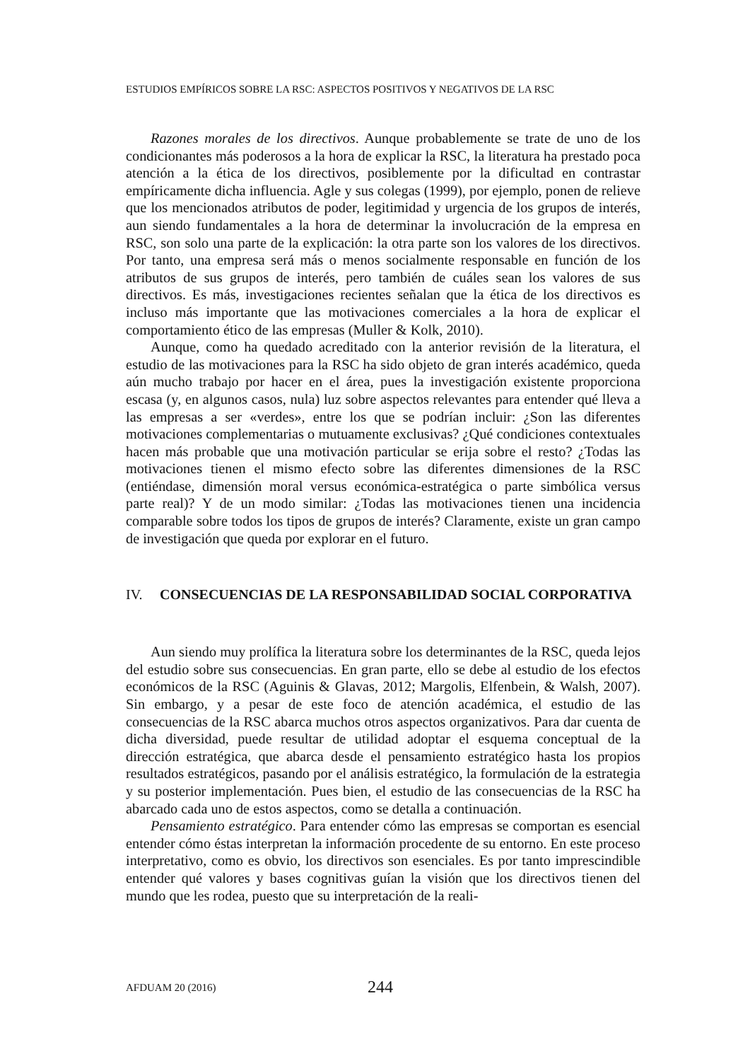ESTUDIOS EMPÍRICOS SOBRE LA RSC: ASPECTOS POSITIVOS Y NEGATIVOS DE LA RSC
Razones morales de los directivos. Aunque probablemente se trate de uno de los condicionantes más poderosos a la hora de explicar la RSC, la literatura ha prestado poca atención a la ética de los directivos, posiblemente por la dificultad en contrastar empíricamente dicha influencia. Agle y sus colegas (1999), por ejemplo, ponen de relieve que los mencionados atributos de poder, legitimidad y urgencia de los grupos de interés, aun siendo fundamentales a la hora de determinar la involucración de la empresa en RSC, son solo una parte de la explicación: la otra parte son los valores de los directivos. Por tanto, una empresa será más o menos socialmente responsable en función de los atributos de sus grupos de interés, pero también de cuáles sean los valores de sus directivos. Es más, investigaciones recientes señalan que la ética de los directivos es incluso más importante que las motivaciones comerciales a la hora de explicar el comportamiento ético de las empresas (Muller & Kolk, 2010).
Aunque, como ha quedado acreditado con la anterior revisión de la literatura, el estudio de las motivaciones para la RSC ha sido objeto de gran interés académico, queda aún mucho trabajo por hacer en el área, pues la investigación existente proporciona escasa (y, en algunos casos, nula) luz sobre aspectos relevantes para entender qué lleva a las empresas a ser «verdes», entre los que se podrían incluir: ¿Son las diferentes motivaciones complementarias o mutuamente exclusivas? ¿Qué condiciones contextuales hacen más probable que una motivación particular se erija sobre el resto? ¿Todas las motivaciones tienen el mismo efecto sobre las diferentes dimensiones de la RSC (entiéndase, dimensión moral versus económica-estratégica o parte simbólica versus parte real)? Y de un modo similar: ¿Todas las motivaciones tienen una incidencia comparable sobre todos los tipos de grupos de interés? Claramente, existe un gran campo de investigación que queda por explorar en el futuro.
IV. CONSECUENCIAS DE LA RESPONSABILIDAD SOCIAL CORPORATIVA
Aun siendo muy prolífica la literatura sobre los determinantes de la RSC, queda lejos del estudio sobre sus consecuencias. En gran parte, ello se debe al estudio de los efectos económicos de la RSC (Aguinis & Glavas, 2012; Margolis, Elfenbein, & Walsh, 2007). Sin embargo, y a pesar de este foco de atención académica, el estudio de las consecuencias de la RSC abarca muchos otros aspectos organizativos. Para dar cuenta de dicha diversidad, puede resultar de utilidad adoptar el esquema conceptual de la dirección estratégica, que abarca desde el pensamiento estratégico hasta los propios resultados estratégicos, pasando por el análisis estratégico, la formulación de la estrategia y su posterior implementación. Pues bien, el estudio de las consecuencias de la RSC ha abarcado cada uno de estos aspectos, como se detalla a continuación.
Pensamiento estratégico. Para entender cómo las empresas se comportan es esencial entender cómo éstas interpretan la información procedente de su entorno. En este proceso interpretativo, como es obvio, los directivos son esenciales. Es por tanto imprescindible entender qué valores y bases cognitivas guían la visión que los directivos tienen del mundo que les rodea, puesto que su interpretación de la reali-
AFDUAM 20 (2016) 244